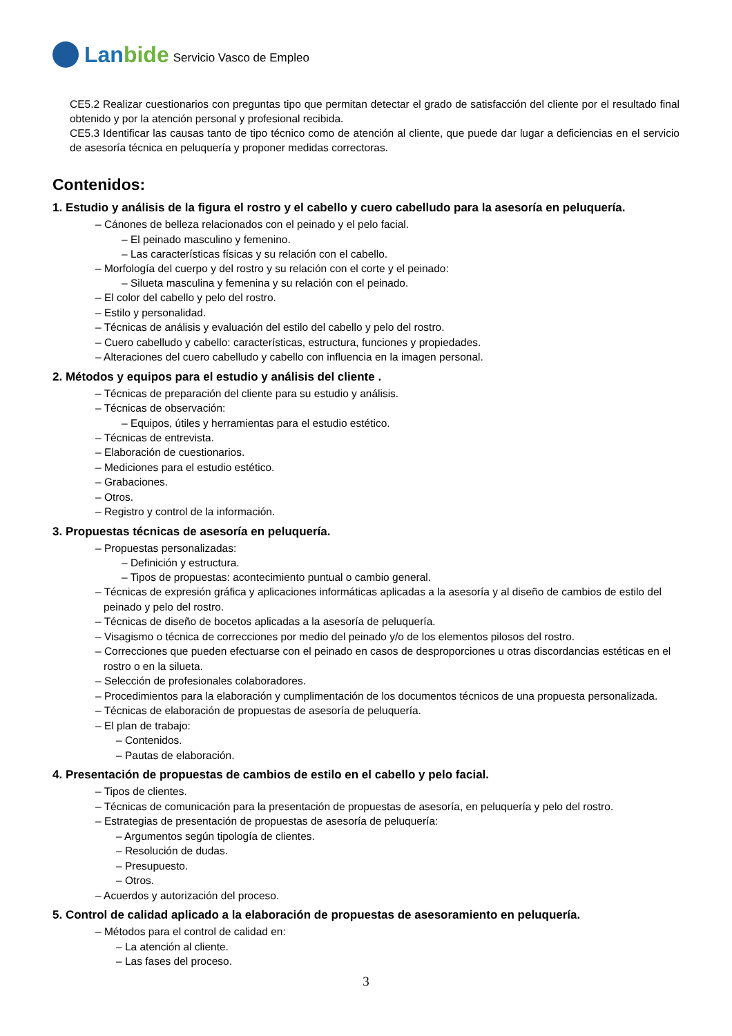Lanbide
Servicio Vasco de Empleo
CE5.2 Realizar cuestionarios con preguntas tipo que permitan detectar el grado de satisfacción del cliente por el resultado final obtenido y por la atención personal y profesional recibida.
CE5.3 Identificar las causas tanto de tipo técnico como de atención al cliente, que puede dar lugar a deficiencias en el servicio de asesoría técnica en peluquería y proponer medidas correctoras.
Contenidos:
1. Estudio y análisis de la figura el rostro y el cabello y cuero cabelludo para la asesoría en peluquería.
– Cánones de belleza relacionados con el peinado y el pelo facial.
– El peinado masculino y femenino.
– Las características físicas y su relación con el cabello.
– Morfología del cuerpo y del rostro y su relación con el corte y el peinado:
– Silueta masculina y femenina y su relación con el peinado.
– El color del cabello y pelo del rostro.
– Estilo y personalidad.
– Técnicas de análisis y evaluación del estilo del cabello y pelo del rostro.
– Cuero cabelludo y cabello: características, estructura, funciones y propiedades.
– Alteraciones del cuero cabelludo y cabello con influencia en la imagen personal.
2. Métodos y equipos para el estudio y análisis del cliente .
– Técnicas de preparación del cliente para su estudio y análisis.
– Técnicas de observación:
– Equipos, útiles y herramientas para el estudio estético.
– Técnicas de entrevista.
– Elaboración de cuestionarios.
– Mediciones para el estudio estético.
– Grabaciones.
– Otros.
– Registro y control de la información.
3. Propuestas técnicas de asesoría en peluquería.
– Propuestas personalizadas:
– Definición y estructura.
– Tipos de propuestas: acontecimiento puntual o cambio general.
– Técnicas de expresión gráfica y aplicaciones informáticas aplicadas a la asesoría y al diseño de cambios de estilo del peinado y pelo del rostro.
– Técnicas de diseño de bocetos aplicadas a la asesoría de peluquería.
– Visagismo o técnica de correcciones por medio del peinado y/o de los elementos pilosos del rostro.
– Correcciones que pueden efectuarse con el peinado en casos de desproporciones u otras discordancias estéticas en el rostro o en la silueta.
– Selección de profesionales colaboradores.
– Procedimientos para la elaboración y cumplimentación de los documentos técnicos de una propuesta personalizada.
– Técnicas de elaboración de propuestas de asesoría de peluquería.
– El plan de trabajo:
– Contenidos.
– Pautas de elaboración.
4. Presentación de propuestas de cambios de estilo en el cabello y pelo facial.
– Tipos de clientes.
– Técnicas de comunicación para la presentación de propuestas de asesoría, en peluquería y pelo del rostro.
– Estrategias de presentación de propuestas de asesoría de peluquería:
– Argumentos según tipología de clientes.
– Resolución de dudas.
– Presupuesto.
– Otros.
– Acuerdos y autorización del proceso.
5. Control de calidad aplicado a la elaboración de propuestas de asesoramiento en peluquería.
– Métodos para el control de calidad en:
– La atención al cliente.
– Las fases del proceso.
3